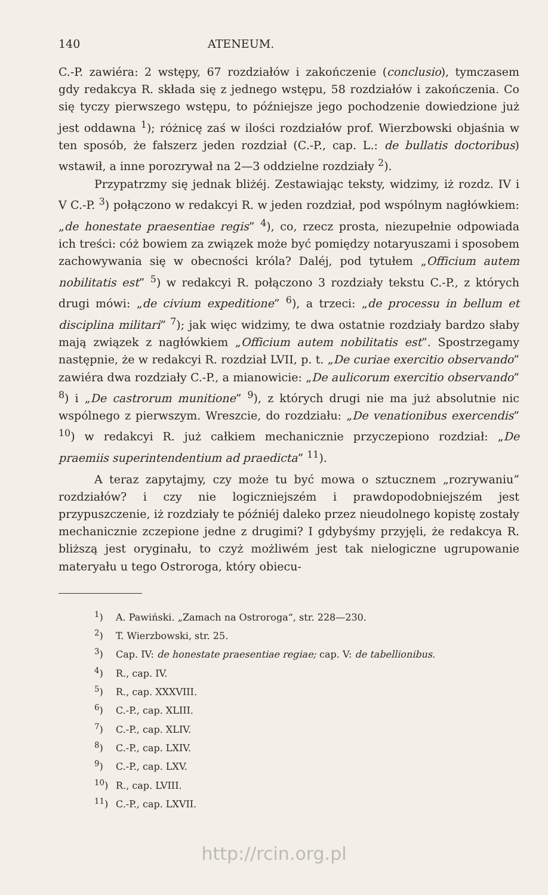140 ATENEUM.
C.-P. zawiéra: 2 wstępy, 67 rozdziałów i zakończenie (conclusio), tymczasem gdy redakcya R. składa się z jednego wstępu, 58 rozdziałów i zakończenia. Co się tyczy pierwszego wstępu, to późniejsze jego pochodzenie dowiedzione już jest oddawna <sup>1</sup>); różnicę zaś w ilości rozdziałów prof. Wierzbowski objaśnia w ten sposób, że fałszerz jeden rozdział (C.-P., cap. L.: de bullatis doctoribus) wstawił, a inne porozrywał na 2—3 oddzielne rozdziały <sup>2</sup>).
Przypatrzmy się jednak bliżéj. Zestawiając teksty, widzimy, iż rozdz. IV i V C.-P. <sup>3</sup>) połączono w redakcyi R. w jeden rozdział, pod wspólnym nagłówkiem: „de honestate praesentiae regis” <sup>4</sup>), co, rzecz prosta, niezupełnie odpowiada ich treści: cóż bowiem za związek może być pomiędzy notaryuszami i sposobem zachowywania się w obecności króla? Daléj, pod tytułem „Officium autem nobilitatis est” <sup>5</sup>) w redakcyi R. połączono 3 rozdziały tekstu C.-P., z których drugi mówi: „de civium expeditione” <sup>6</sup>), a trzeci: „de processu in bellum et disciplina militari” <sup>7</sup>); jak więc widzimy, te dwa ostatnie rozdziały bardzo słaby mają związek z nagłówkiem „Officium autem nobilitatis est”. Spostrzegamy następnie, że w redakcyi R. rozdział LVII, p. t. „De curiae exercitio observando” zawiéra dwa rozdziały C.-P., a mianowicie: „De aulicorum exercitio observando” <sup>8</sup>) i „De castrorum munitione” <sup>9</sup>), z których drugi nie ma już absolutnie nic wspólnego z pierwszym. Wreszcie, do rozdziału: „De venationibus exercendis” <sup>10</sup>) w redakcyi R. już całkiem mechanicznie przyczepiono rozdział: „De praemiis superintendentium ad praedicta” <sup>11</sup>).
A teraz zapytajmy, czy może tu być mowa o sztucznem „rozrywaniu” rozdziałów? i czy nie logiczniejszém i prawdopodobniejszém jest przypuszczenie, iż rozdziały te późniéj daleko przez nieudolnego kopistę zostały mechanicznie zczepione jedne z drugimi? I gdybyśmy przyjęli, że redakcya R. bliższą jest oryginału, to czyż możliwém jest tak nielogiczne ugrupowanie materyału u tego Ostroroga, który obiecu-
<sup>1</sup>) A. Pawiński. „Zamach na Ostroroga“, str. 228—230.
<sup>2</sup>) T. Wierzbowski, str. 25.
<sup>3</sup>) Cap. IV: de honestate praesentiae regiae; cap. V: de tabellionibus.
<sup>4</sup>) R., cap. IV.
<sup>5</sup>) R., cap. XXXVIII.
<sup>6</sup>) C.-P., cap. XLIII.
<sup>7</sup>) C.-P., cap. XLIV.
<sup>8</sup>) C.-P., cap. LXIV.
<sup>9</sup>) C.-P., cap. LXV.
<sup>10</sup>) R., cap. LVIII.
<sup>11</sup>) C.-P., cap. LXVII.
http://rcin.org.pl